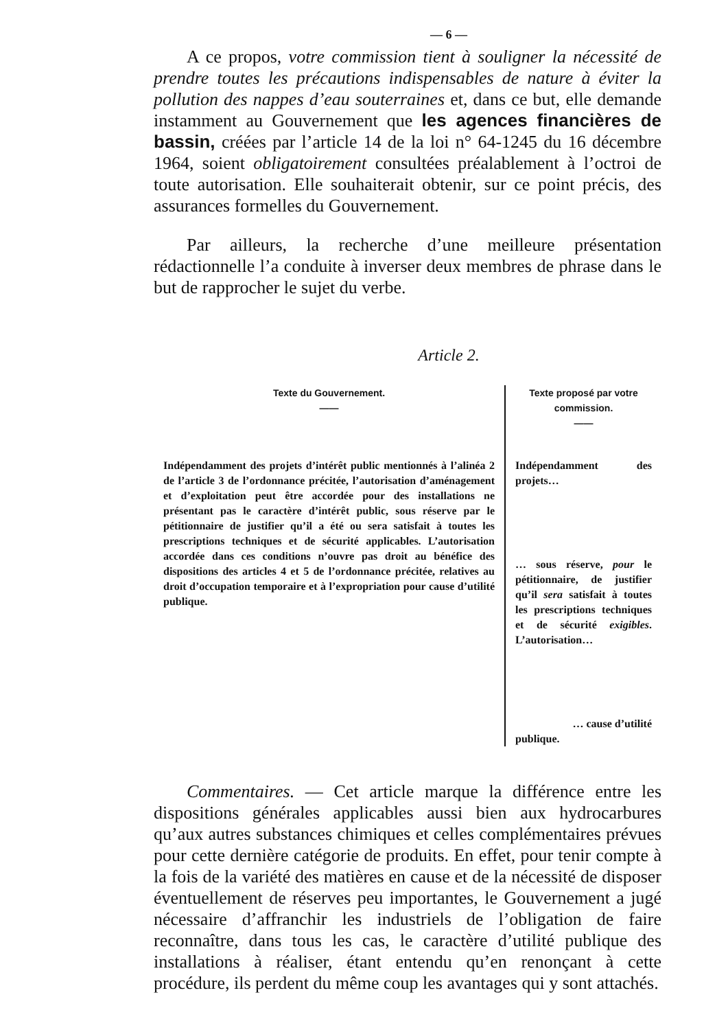— 6 —
A ce propos, votre commission tient à souligner la nécessité de prendre toutes les précautions indispensables de nature à éviter la pollution des nappes d’eau souterraines et, dans ce but, elle demande instamment au Gouvernement que les agences financières de bassin, créées par l’article 14 de la loi n° 64-1245 du 16 décembre 1964, soient obligatoirement consultées préalablement à l’octroi de toute autorisation. Elle souhaiterait obtenir, sur ce point précis, des assurances formelles du Gouvernement.
Par ailleurs, la recherche d’une meilleure présentation rédactionnelle l’a conduite à inverser deux membres de phrase dans le but de rapprocher le sujet du verbe.
Article 2.
| Texte du Gouvernement. —— | Texte proposé par votre commission. —— |
| --- | --- |
| Indépendamment des projets d’intérêt public mentionnés à l’alinéa 2 de l’article 3 de l’ordonnance précitée, l’autorisation d’aménagement et d’exploitation peut être accordée pour des installations ne présentant pas le caractère d’intérêt public, sous réserve par le pétitionnaire de justifier qu’il a été ou sera satisfait à toutes les prescriptions techniques et de sécurité applicables. L’autorisation accordée dans ces conditions n’ouvre pas droit au bénéfice des dispositions des articles 4 et 5 de l’ordonnance précitée, relatives au droit d’occupation temporaire et à l’expropriation pour cause d’utilité publique. | Indépendamment des projets… … sous réserve, pour le pétitionnaire, de justifier qu’il sera satisfait à toutes les prescriptions techniques et de sécurité exigibles . L’autorisation… … cause d’utilité publique. |
Commentaires. — Cet article marque la différence entre les dispositions générales applicables aussi bien aux hydrocarbures qu’aux autres substances chimiques et celles complémentaires prévues pour cette dernière catégorie de produits. En effet, pour tenir compte à la fois de la variété des matières en cause et de la nécessité de disposer éventuellement de réserves peu importantes, le Gouvernement a jugé nécessaire d’affranchir les industriels de l’obligation de faire reconnaître, dans tous les cas, le caractère d’utilité publique des installations à réaliser, étant entendu qu’en renonçant à cette procédure, ils perdent du même coup les avantages qui y sont attachés.